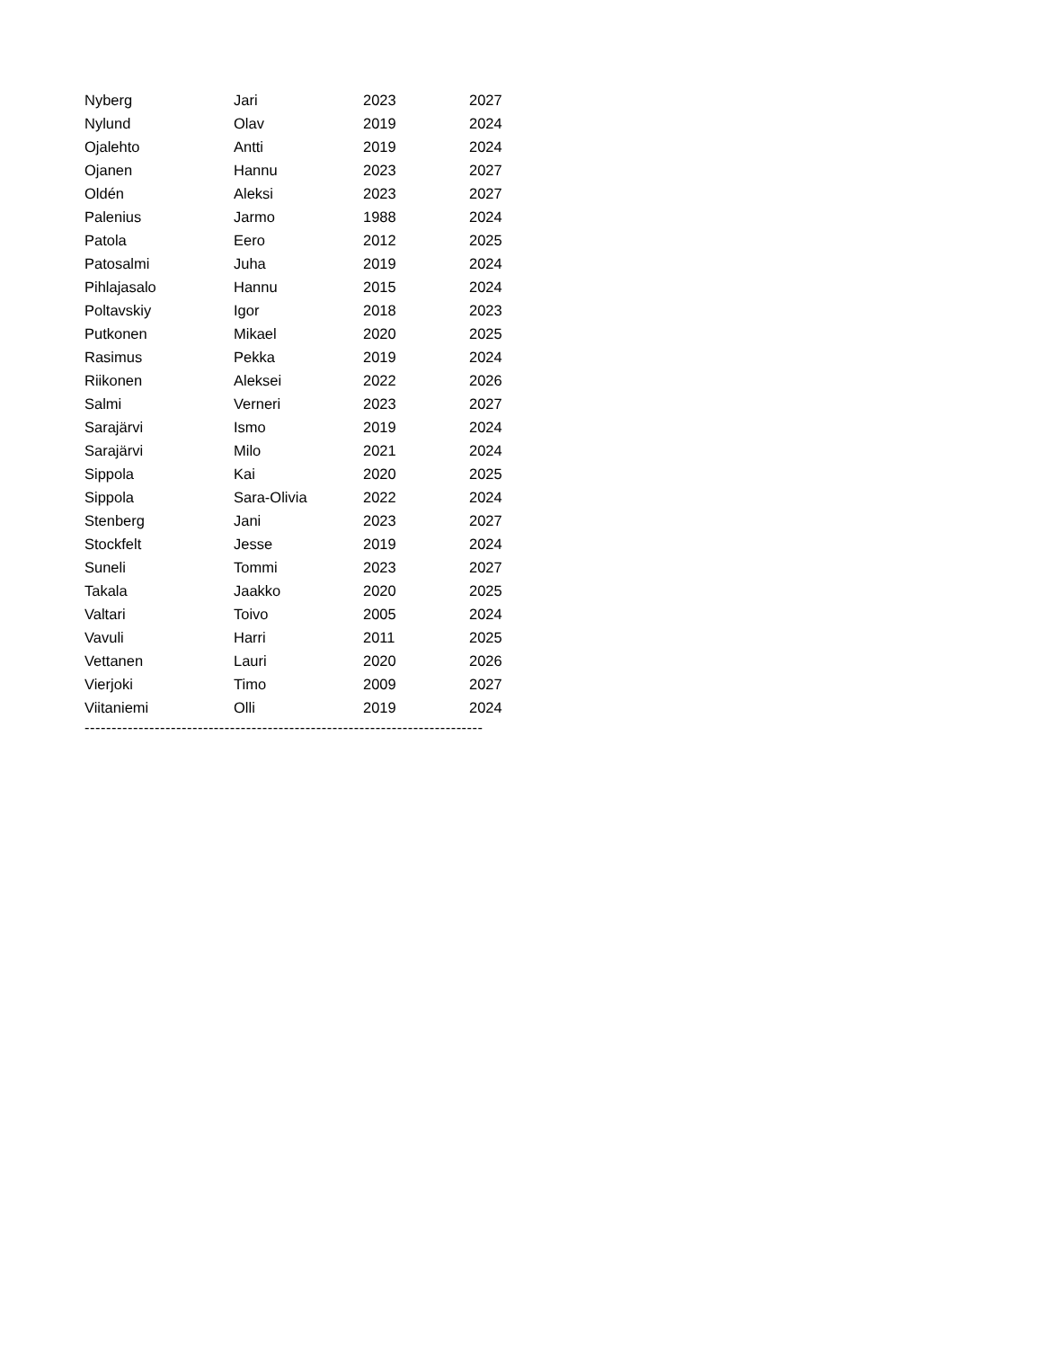| Nyberg | Jari | 2023 | 2027 |
| Nylund | Olav | 2019 | 2024 |
| Ojalehto | Antti | 2019 | 2024 |
| Ojanen | Hannu | 2023 | 2027 |
| Oldén | Aleksi | 2023 | 2027 |
| Palenius | Jarmo | 1988 | 2024 |
| Patola | Eero | 2012 | 2025 |
| Patosalmi | Juha | 2019 | 2024 |
| Pihlajasalo | Hannu | 2015 | 2024 |
| Poltavskiy | Igor | 2018 | 2023 |
| Putkonen | Mikael | 2020 | 2025 |
| Rasimus | Pekka | 2019 | 2024 |
| Riikonen | Aleksei | 2022 | 2026 |
| Salmi | Verneri | 2023 | 2027 |
| Sarajärvi | Ismo | 2019 | 2024 |
| Sarajärvi | Milo | 2021 | 2024 |
| Sippola | Kai | 2020 | 2025 |
| Sippola | Sara-Olivia | 2022 | 2024 |
| Stenberg | Jani | 2023 | 2027 |
| Stockfelt | Jesse | 2019 | 2024 |
| Suneli | Tommi | 2023 | 2027 |
| Takala | Jaakko | 2020 | 2025 |
| Valtari | Toivo | 2005 | 2024 |
| Vavuli | Harri | 2011 | 2025 |
| Vettanen | Lauri | 2020 | 2026 |
| Vierjoki | Timo | 2009 | 2027 |
| Viitaniemi | Olli | 2019 | 2024 |
--------------------------------------------------------------------------